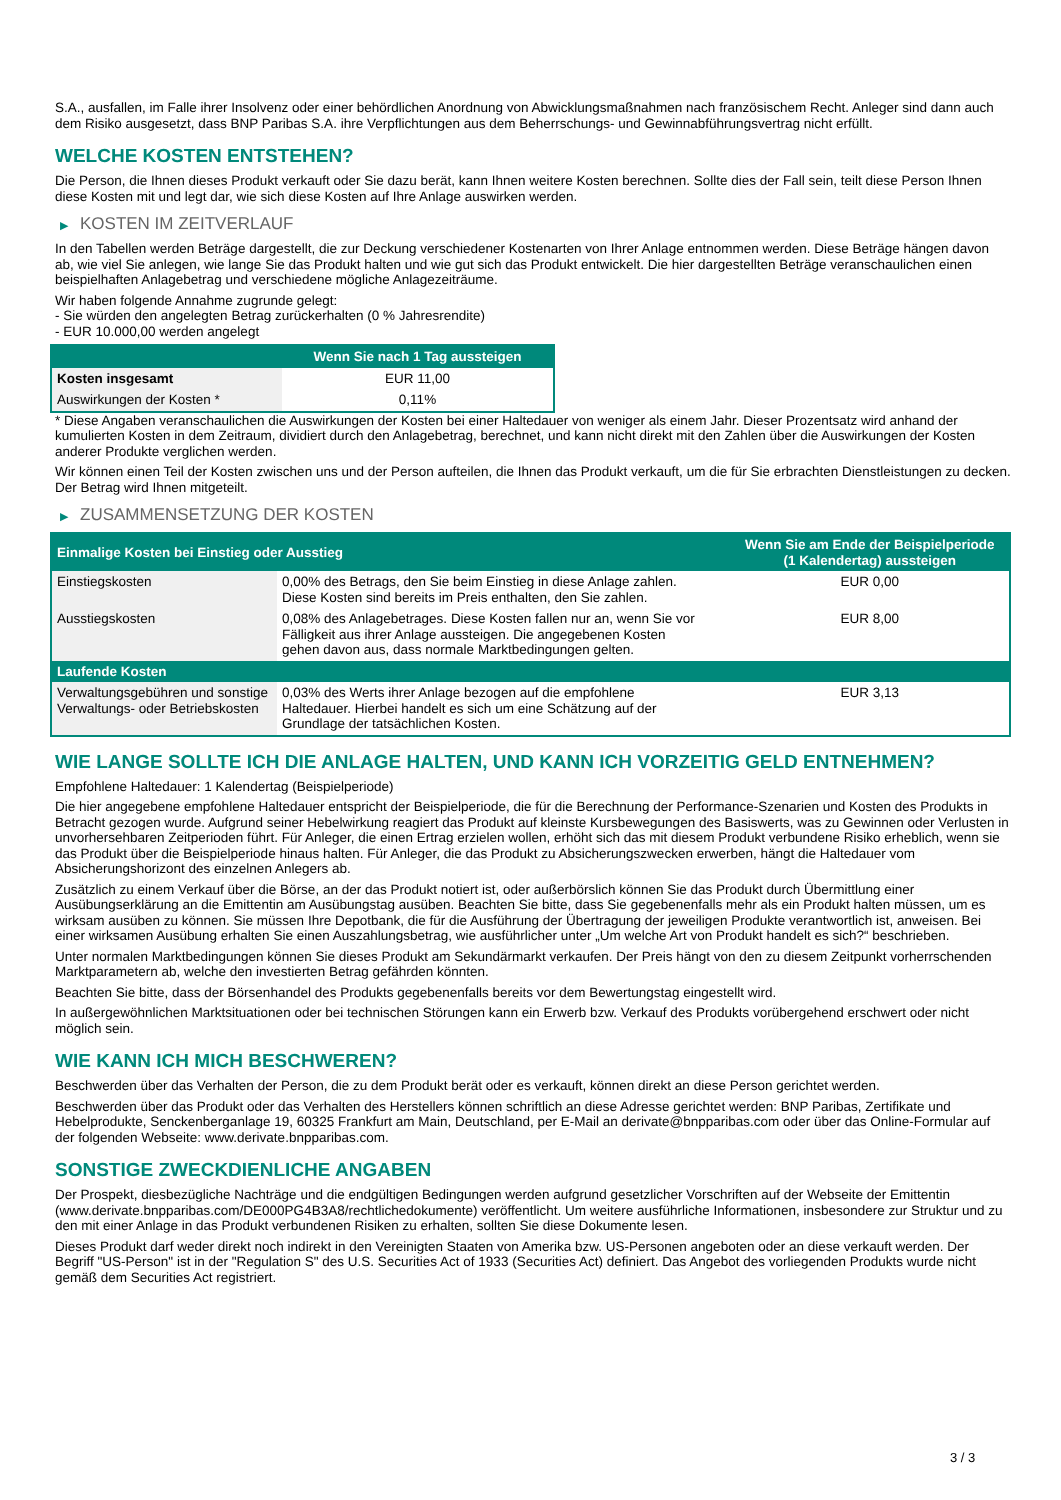S.A., ausfallen, im Falle ihrer Insolvenz oder einer behördlichen Anordnung von Abwicklungsmaßnahmen nach französischem Recht. Anleger sind dann auch dem Risiko ausgesetzt, dass BNP Paribas S.A. ihre Verpflichtungen aus dem Beherrschungs- und Gewinnabführungsvertrag nicht erfüllt.
WELCHE KOSTEN ENTSTEHEN?
Die Person, die Ihnen dieses Produkt verkauft oder Sie dazu berät, kann Ihnen weitere Kosten berechnen. Sollte dies der Fall sein, teilt diese Person Ihnen diese Kosten mit und legt dar, wie sich diese Kosten auf Ihre Anlage auswirken werden.
▶ KOSTEN IM ZEITVERLAUF
In den Tabellen werden Beträge dargestellt, die zur Deckung verschiedener Kostenarten von Ihrer Anlage entnommen werden. Diese Beträge hängen davon ab, wie viel Sie anlegen, wie lange Sie das Produkt halten und wie gut sich das Produkt entwickelt. Die hier dargestellten Beträge veranschaulichen einen beispielhaften Anlagebetrag und verschiedene mögliche Anlagezeiträume.
Wir haben folgende Annahme zugrunde gelegt:
- Sie würden den angelegten Betrag zurückerhalten (0 % Jahresrendite)
- EUR 10.000,00 werden angelegt
| | Wenn Sie nach 1 Tag aussteigen |
| --- | --- |
| Kosten insgesamt | EUR 11,00 |
| Auswirkungen der Kosten * | 0,11% |
* Diese Angaben veranschaulichen die Auswirkungen der Kosten bei einer Haltedauer von weniger als einem Jahr. Dieser Prozentsatz wird anhand der kumulierten Kosten in dem Zeitraum, dividiert durch den Anlagebetrag, berechnet, und kann nicht direkt mit den Zahlen über die Auswirkungen der Kosten anderer Produkte verglichen werden.
Wir können einen Teil der Kosten zwischen uns und der Person aufteilen, die Ihnen das Produkt verkauft, um die für Sie erbrachten Dienstleistungen zu decken. Der Betrag wird Ihnen mitgeteilt.
▶ ZUSAMMENSETZUNG DER KOSTEN
| Einmalige Kosten bei Einstieg oder Ausstieg | | Wenn Sie am Ende der Beispielperiode (1 Kalendertag) aussteigen |
| --- | --- | --- |
| Einstiegskosten | 0,00% des Betrags, den Sie beim Einstieg in diese Anlage zahlen. Diese Kosten sind bereits im Preis enthalten, den Sie zahlen. | EUR 0,00 |
| Ausstiegskosten | 0,08% des Anlagebetrages. Diese Kosten fallen nur an, wenn Sie vor Fälligkeit aus ihrer Anlage aussteigen. Die angegebenen Kosten gehen davon aus, dass normale Marktbedingungen gelten. | EUR 8,00 |
| Laufende Kosten | | |
| Verwaltungsgebühren und sonstige Verwaltungs- oder Betriebskosten | 0,03% des Werts ihrer Anlage bezogen auf die empfohlene Haltedauer. Hierbei handelt es sich um eine Schätzung auf der Grundlage der tatsächlichen Kosten. | EUR 3,13 |
WIE LANGE SOLLTE ICH DIE ANLAGE HALTEN, UND KANN ICH VORZEITIG GELD ENTNEHMEN?
Empfohlene Haltedauer: 1 Kalendertag (Beispielperiode)
Die hier angegebene empfohlene Haltedauer entspricht der Beispielperiode, die für die Berechnung der Performance-Szenarien und Kosten des Produkts in Betracht gezogen wurde. Aufgrund seiner Hebelwirkung reagiert das Produkt auf kleinste Kursbewegungen des Basiswerts, was zu Gewinnen oder Verlusten in unvorhersehbaren Zeitperioden führt. Für Anleger, die einen Ertrag erzielen wollen, erhöht sich das mit diesem Produkt verbundene Risiko erheblich, wenn sie das Produkt über die Beispielperiode hinaus halten. Für Anleger, die das Produkt zu Absicherungszwecken erwerben, hängt die Haltedauer vom Absicherungshorizont des einzelnen Anlegers ab.
Zusätzlich zu einem Verkauf über die Börse, an der das Produkt notiert ist, oder außerbörslich können Sie das Produkt durch Übermittlung einer Ausübungserklärung an die Emittentin am Ausübungstag ausüben. Beachten Sie bitte, dass Sie gegebenenfalls mehr als ein Produkt halten müssen, um es wirksam ausüben zu können. Sie müssen Ihre Depotbank, die für die Ausführung der Übertragung der jeweiligen Produkte verantwortlich ist, anweisen. Bei einer wirksamen Ausübung erhalten Sie einen Auszahlungsbetrag, wie ausführlicher unter „Um welche Art von Produkt handelt es sich?“ beschrieben.
Unter normalen Marktbedingungen können Sie dieses Produkt am Sekundärmarkt verkaufen. Der Preis hängt von den zu diesem Zeitpunkt vorherrschenden Marktparametern ab, welche den investierten Betrag gefährden könnten.
Beachten Sie bitte, dass der Börsenhandel des Produkts gegebenenfalls bereits vor dem Bewertungstag eingestellt wird.
In außergewöhnlichen Marktsituationen oder bei technischen Störungen kann ein Erwerb bzw. Verkauf des Produkts vorübergehend erschwert oder nicht möglich sein.
WIE KANN ICH MICH BESCHWEREN?
Beschwerden über das Verhalten der Person, die zu dem Produkt berät oder es verkauft, können direkt an diese Person gerichtet werden.
Beschwerden über das Produkt oder das Verhalten des Herstellers können schriftlich an diese Adresse gerichtet werden: BNP Paribas, Zertifikate und Hebelprodukte, Senckenberganlage 19, 60325 Frankfurt am Main, Deutschland, per E-Mail an derivate@bnpparibas.com oder über das Online-Formular auf der folgenden Webseite: www.derivate.bnpparibas.com.
SONSTIGE ZWECKDIENLICHE ANGABEN
Der Prospekt, diesbezügliche Nachträge und die endgültigen Bedingungen werden aufgrund gesetzlicher Vorschriften auf der Webseite der Emittentin (www.derivate.bnpparibas.com/DE000PG4B3A8/rechtlichedokumente) veröffentlicht. Um weitere ausführliche Informationen, insbesondere zur Struktur und zu den mit einer Anlage in das Produkt verbundenen Risiken zu erhalten, sollten Sie diese Dokumente lesen.
Dieses Produkt darf weder direkt noch indirekt in den Vereinigten Staaten von Amerika bzw. US-Personen angeboten oder an diese verkauft werden. Der Begriff "US-Person" ist in der "Regulation S" des U.S. Securities Act of 1933 (Securities Act) definiert. Das Angebot des vorliegenden Produkts wurde nicht gemäß dem Securities Act registriert.
3 / 3